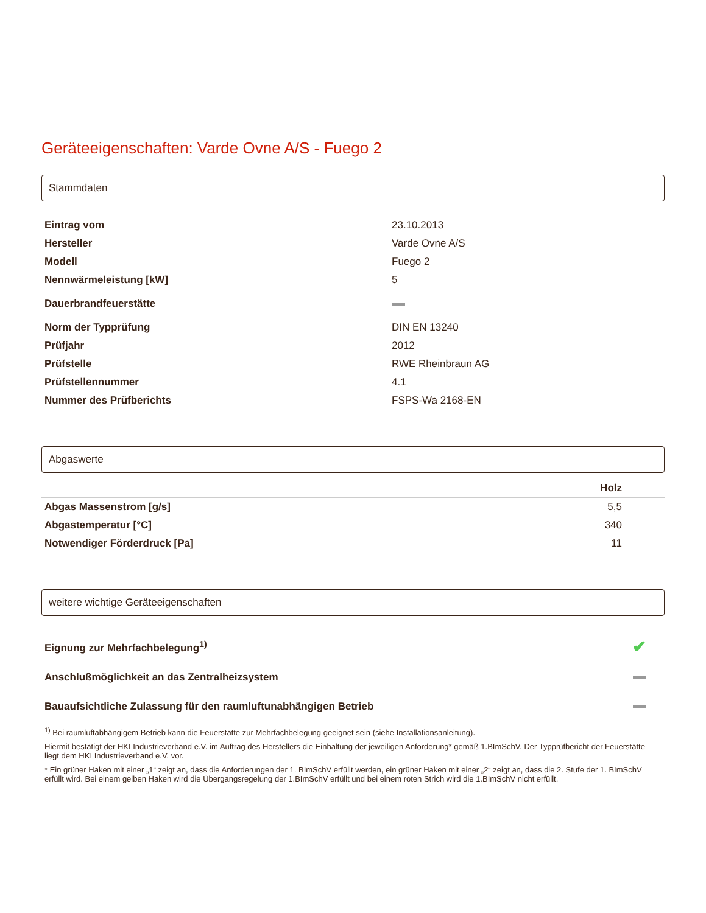Geräteeigenschaften: Varde Ovne A/S - Fuego 2
Stammdaten
| Eintrag vom | 23.10.2013 |
| Hersteller | Varde Ovne A/S |
| Modell | Fuego 2 |
| Nennwärmeleistung [kW] | 5 |
| Dauerbrandfeuerstätte | |
| Norm der Typprüfung | DIN EN 13240 |
| Prüfjahr | 2012 |
| Prüfstelle | RWE Rheinbraun AG |
| Prüfstellennummer | 4.1 |
| Nummer des Prüfberichts | FSPS-Wa 2168-EN |
Abgaswerte
| | Holz |
| --- | --- |
| Abgas Massenstrom [g/s] | 5,5 |
| Abgastemperatur [°C] | 340 |
| Notwendiger Förderdruck [Pa] | 11 |
weitere wichtige Geräteeigenschaften
| Eignung zur Mehrfachbelegung<sup>1)</sup> | ✔ |
| Anschlußmöglichkeit an das Zentralheizsystem | |
| Bauaufsichtliche Zulassung für den raumluftunabhängigen Betrieb | |
<sup>1)</sup> Bei raumluftabhängigem Betrieb kann die Feuerstätte zur Mehrfachbelegung geeignet sein (siehe Installationsanleitung).
Hiermit bestätigt der HKI Industrieverband e.V. im Auftrag des Herstellers die Einhaltung der jeweiligen Anforderung* gemäß 1.BImSchV. Der Typprüfbericht der Feuerstätte liegt dem HKI Industrieverband e.V. vor.
* Ein grüner Haken mit einer „1“ zeigt an, dass die Anforderungen der 1. BImSchV erfüllt werden, ein grüner Haken mit einer „2“ zeigt an, dass die 2. Stufe der 1. BImSchV erfüllt wird. Bei einem gelben Haken wird die Übergangsregelung der 1.BImSchV erfüllt und bei einem roten Strich wird die 1.BImSchV nicht erfüllt.